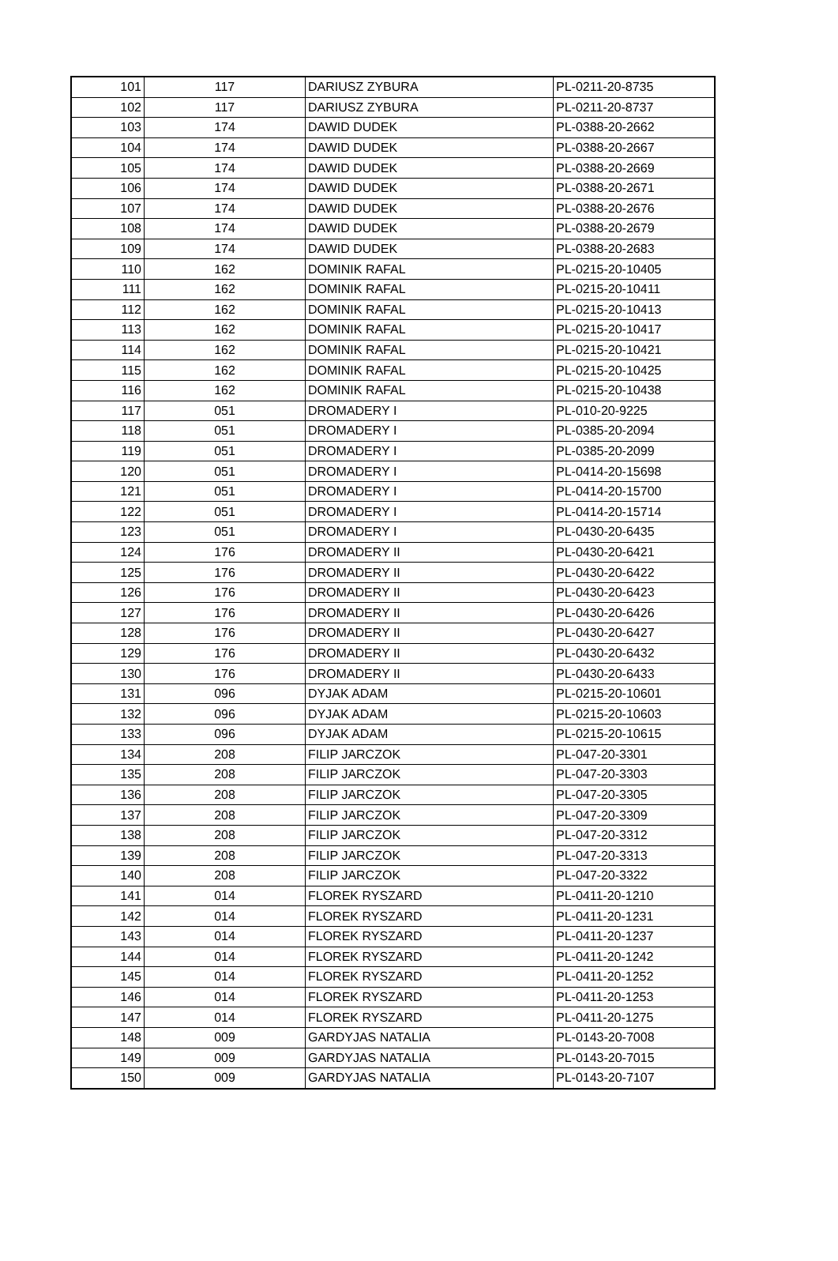| 101 | 117 | DARIUSZ ZYBURA | PL-0211-20-8735 |
| 102 | 117 | DARIUSZ ZYBURA | PL-0211-20-8737 |
| 103 | 174 | DAWID DUDEK | PL-0388-20-2662 |
| 104 | 174 | DAWID DUDEK | PL-0388-20-2667 |
| 105 | 174 | DAWID DUDEK | PL-0388-20-2669 |
| 106 | 174 | DAWID DUDEK | PL-0388-20-2671 |
| 107 | 174 | DAWID DUDEK | PL-0388-20-2676 |
| 108 | 174 | DAWID DUDEK | PL-0388-20-2679 |
| 109 | 174 | DAWID DUDEK | PL-0388-20-2683 |
| 110 | 162 | DOMINIK RAFAL | PL-0215-20-10405 |
| 111 | 162 | DOMINIK RAFAL | PL-0215-20-10411 |
| 112 | 162 | DOMINIK RAFAL | PL-0215-20-10413 |
| 113 | 162 | DOMINIK RAFAL | PL-0215-20-10417 |
| 114 | 162 | DOMINIK RAFAL | PL-0215-20-10421 |
| 115 | 162 | DOMINIK RAFAL | PL-0215-20-10425 |
| 116 | 162 | DOMINIK RAFAL | PL-0215-20-10438 |
| 117 | 051 | DROMADERY I | PL-010-20-9225 |
| 118 | 051 | DROMADERY I | PL-0385-20-2094 |
| 119 | 051 | DROMADERY I | PL-0385-20-2099 |
| 120 | 051 | DROMADERY I | PL-0414-20-15698 |
| 121 | 051 | DROMADERY I | PL-0414-20-15700 |
| 122 | 051 | DROMADERY I | PL-0414-20-15714 |
| 123 | 051 | DROMADERY I | PL-0430-20-6435 |
| 124 | 176 | DROMADERY II | PL-0430-20-6421 |
| 125 | 176 | DROMADERY II | PL-0430-20-6422 |
| 126 | 176 | DROMADERY II | PL-0430-20-6423 |
| 127 | 176 | DROMADERY II | PL-0430-20-6426 |
| 128 | 176 | DROMADERY II | PL-0430-20-6427 |
| 129 | 176 | DROMADERY II | PL-0430-20-6432 |
| 130 | 176 | DROMADERY II | PL-0430-20-6433 |
| 131 | 096 | DYJAK ADAM | PL-0215-20-10601 |
| 132 | 096 | DYJAK ADAM | PL-0215-20-10603 |
| 133 | 096 | DYJAK ADAM | PL-0215-20-10615 |
| 134 | 208 | FILIP JARCZOK | PL-047-20-3301 |
| 135 | 208 | FILIP JARCZOK | PL-047-20-3303 |
| 136 | 208 | FILIP JARCZOK | PL-047-20-3305 |
| 137 | 208 | FILIP JARCZOK | PL-047-20-3309 |
| 138 | 208 | FILIP JARCZOK | PL-047-20-3312 |
| 139 | 208 | FILIP JARCZOK | PL-047-20-3313 |
| 140 | 208 | FILIP JARCZOK | PL-047-20-3322 |
| 141 | 014 | FLOREK RYSZARD | PL-0411-20-1210 |
| 142 | 014 | FLOREK RYSZARD | PL-0411-20-1231 |
| 143 | 014 | FLOREK RYSZARD | PL-0411-20-1237 |
| 144 | 014 | FLOREK RYSZARD | PL-0411-20-1242 |
| 145 | 014 | FLOREK RYSZARD | PL-0411-20-1252 |
| 146 | 014 | FLOREK RYSZARD | PL-0411-20-1253 |
| 147 | 014 | FLOREK RYSZARD | PL-0411-20-1275 |
| 148 | 009 | GARDYJAS NATALIA | PL-0143-20-7008 |
| 149 | 009 | GARDYJAS NATALIA | PL-0143-20-7015 |
| 150 | 009 | GARDYJAS NATALIA | PL-0143-20-7107 |